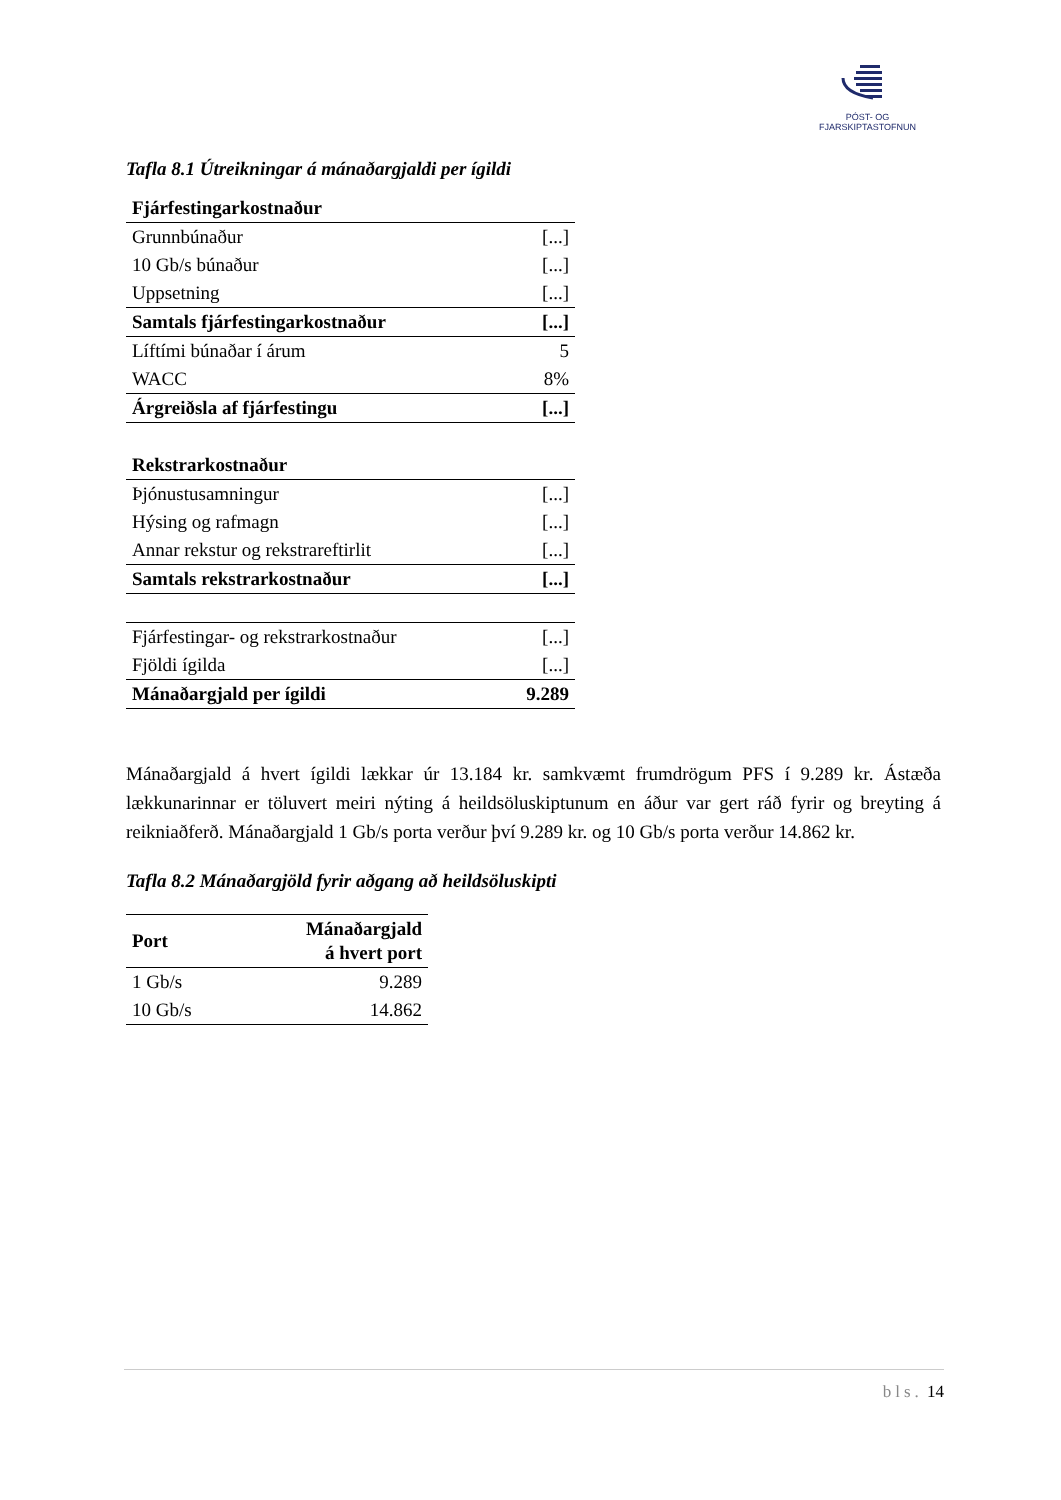PÓST- OG FJARSKIPTASTOFNUN
Tafla 8.1 Útreikningar á mánaðargjaldi per ígildi
| Fjárfestingarkostnaður | |
| Grunnbúnaður | [...] |
| 10 Gb/s búnaður | [...] |
| Uppsetning | [...] |
| Samtals fjárfestingarkostnaður | [...] |
| Líftími búnaðar í árum | 5 |
| WACC | 8% |
| Árgreiðsla af fjárfestingu | [...] |
| Rekstrarkostnaður | |
| Þjónustusamningur | [...] |
| Hýsing og rafmagn | [...] |
| Annar rekstur og rekstrareftirlit | [...] |
| Samtals rekstrarkostnaður | [...] |
| Fjárfestingar- og rekstrarkostnaður | [...] |
| Fjöldi ígilda | [...] |
| Mánaðargjald per ígildi | 9.289 |
Mánaðargjald á hvert ígildi lækkar úr 13.184 kr. samkvæmt frumdrögum PFS í 9.289 kr. Ástæða lækkunarinnar er töluvert meiri nýting á heildsöluskiptunum en áður var gert ráð fyrir og breyting á reikniaðferð. Mánaðargjald 1 Gb/s porta verður því 9.289 kr. og 10 Gb/s porta verður 14.862 kr.
Tafla 8.2 Mánaðargjöld fyrir aðgang að heildsöluskipti
| Port | Mánaðargjald á hvert port |
| --- | --- |
| 1 Gb/s | 9.289 |
| 10 Gb/s | 14.862 |
bls. 14